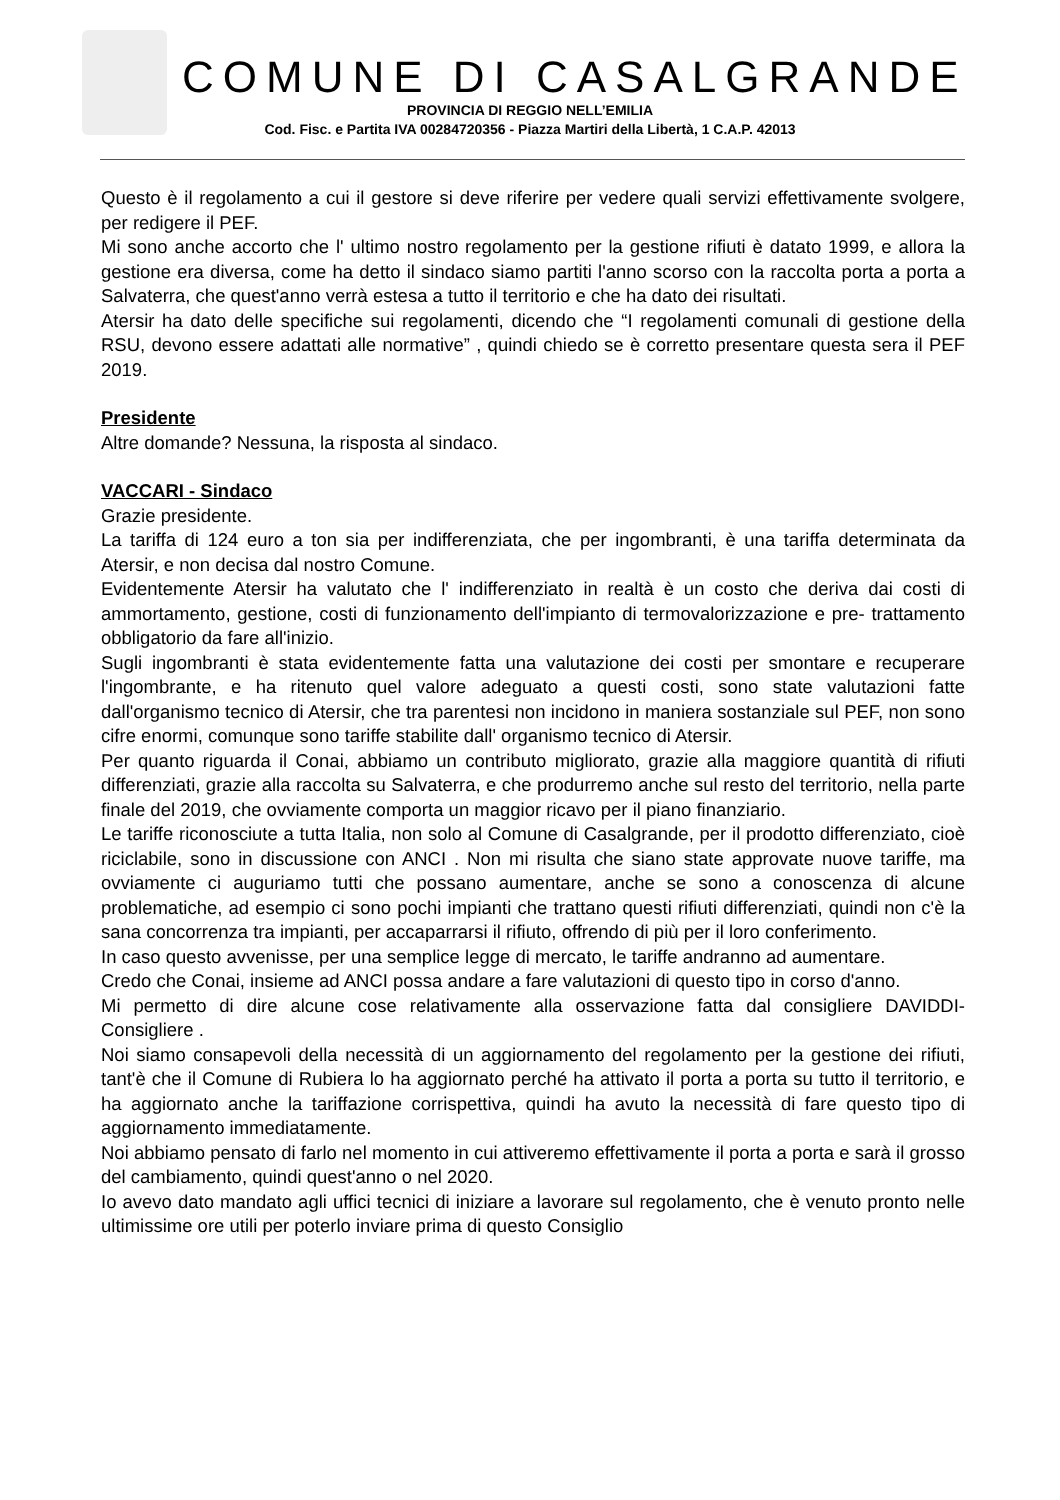COMUNE DI CASALGRANDE
PROVINCIA DI REGGIO NELL’EMILIA
Cod. Fisc. e Partita IVA 00284720356 - Piazza Martiri della Libertà, 1 C.A.P. 42013
Questo è il regolamento a cui il gestore si deve riferire per vedere quali servizi effettivamente svolgere, per redigere il PEF.
Mi sono anche accorto che l' ultimo nostro regolamento per la gestione rifiuti è datato 1999, e allora la gestione era diversa, come ha detto il sindaco siamo partiti l'anno scorso con la raccolta porta a porta a Salvaterra, che quest'anno verrà estesa a tutto il territorio e che ha dato dei risultati.
Atersir ha dato delle specifiche sui regolamenti, dicendo che “I regolamenti comunali di gestione della RSU, devono essere adattati alle normative” , quindi chiedo se è corretto presentare questa sera il PEF 2019.
Presidente
Altre domande? Nessuna, la risposta al sindaco.
VACCARI - Sindaco
Grazie presidente.
La tariffa di 124 euro a ton sia per indifferenziata, che per ingombranti, è una tariffa determinata da Atersir, e non decisa dal nostro Comune.
Evidentemente Atersir ha valutato che l' indifferenziato in realtà è un costo che deriva dai costi di ammortamento, gestione, costi di funzionamento dell'impianto di termovalorizzazione e pre- trattamento obbligatorio da fare all'inizio.
Sugli ingombranti è stata evidentemente fatta una valutazione dei costi per smontare e recuperare l'ingombrante, e ha ritenuto quel valore adeguato a questi costi, sono state valutazioni fatte dall'organismo tecnico di Atersir, che tra parentesi non incidono in maniera sostanziale sul PEF, non sono cifre enormi, comunque sono tariffe stabilite dall' organismo tecnico di Atersir.
Per quanto riguarda il Conai, abbiamo un contributo migliorato, grazie alla maggiore quantità di rifiuti differenziati, grazie alla raccolta su Salvaterra, e che produrremo anche sul resto del territorio, nella parte finale del 2019, che ovviamente comporta un maggior ricavo per il piano finanziario.
Le tariffe riconosciute a tutta Italia, non solo al Comune di Casalgrande, per il prodotto differenziato, cioè riciclabile, sono in discussione con ANCI . Non mi risulta che siano state approvate nuove tariffe, ma ovviamente ci auguriamo tutti che possano aumentare, anche se sono a conoscenza di alcune problematiche, ad esempio ci sono pochi impianti che trattano questi rifiuti differenziati, quindi non c'è la sana concorrenza tra impianti, per accaparrarsi il rifiuto, offrendo di più per il loro conferimento.
In caso questo avvenisse, per una semplice legge di mercato, le tariffe andranno ad aumentare.
Credo che Conai, insieme ad ANCI possa andare a fare valutazioni di questo tipo in corso d'anno.
Mi permetto di dire alcune cose relativamente alla osservazione fatta dal consigliere DAVIDDI- Consigliere .
Noi siamo consapevoli della necessità di un aggiornamento del regolamento per la gestione dei rifiuti, tant'è che il Comune di Rubiera lo ha aggiornato perché ha attivato il porta a porta su tutto il territorio, e ha aggiornato anche la tariffazione corrispettiva, quindi ha avuto la necessità di fare questo tipo di aggiornamento immediatamente.
Noi abbiamo pensato di farlo nel momento in cui attiveremo effettivamente il porta a porta e sarà il grosso del cambiamento, quindi quest'anno o nel 2020.
Io avevo dato mandato agli uffici tecnici di iniziare a lavorare sul regolamento, che è venuto pronto nelle ultimissime ore utili per poterlo inviare prima di questo Consiglio